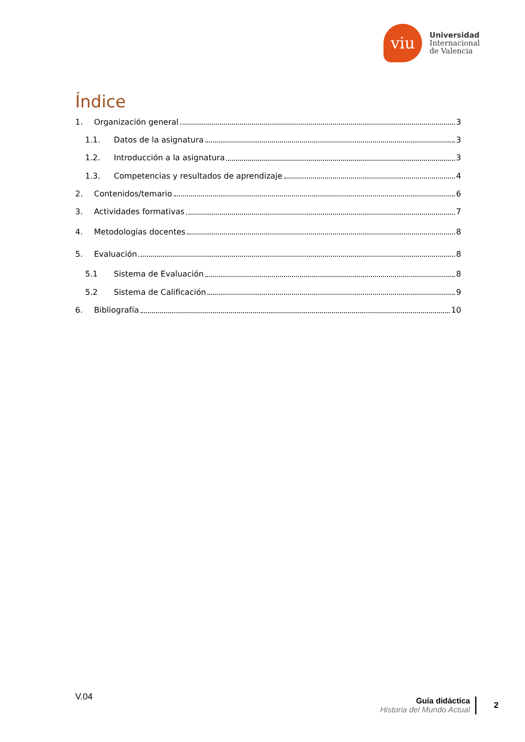viu
Universidad
Internacional
de Valencia
Índice
1. Organización general 3
1.1. Datos de la asignatura 3
1.2. Introducción a la asignatura 3
1.3. Competencias y resultados de aprendizaje 4
2. Contenidos/temario 6
3. Actividades formativas 7
4. Metodologías docentes 8
5. Evaluación 8
5.1 Sistema de Evaluación 8
5.2 Sistema de Calificación 9
6. Bibliografía 10
V.04
Guía didáctica
Historia del Mundo Actual
2